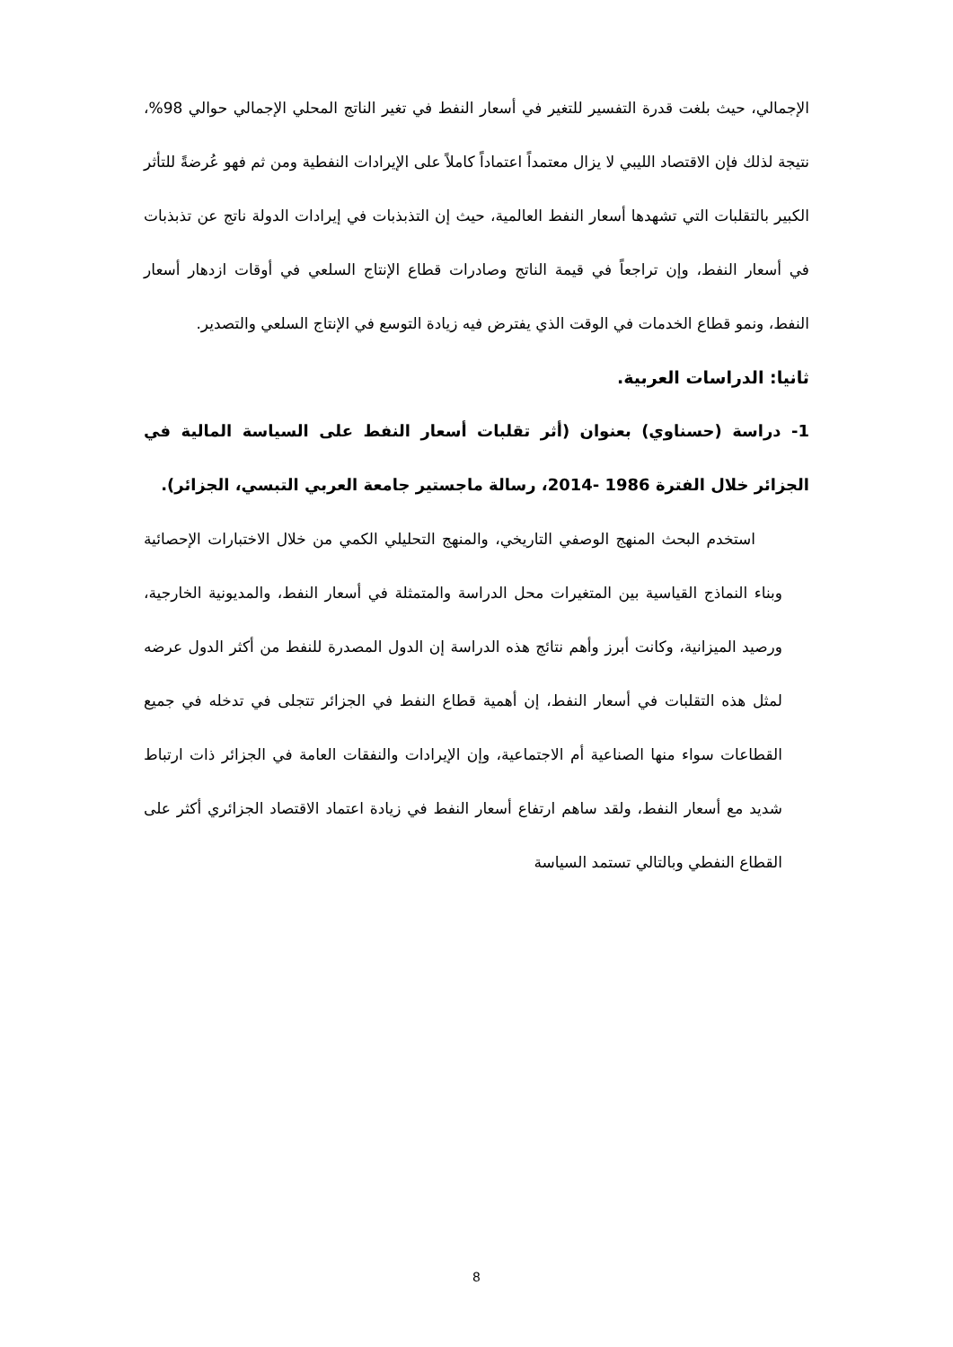الإجمالي، حيث بلغت قدرة التفسير للتغير في أسعار النفط في تغير الناتج المحلي الإجمالي حوالي 98%، نتيجة لذلك فإن الاقتصاد الليبي لا يزال معتمداً اعتماداً كاملاً على الإيرادات النفطية ومن ثم فهو عُرضةً للتأثر الكبير بالتقلبات التي تشهدها أسعار النفط العالمية، حيث إن التذبذبات في إيرادات الدولة ناتج عن تذبذبات في أسعار النفط، وإن تراجعاً في قيمة الناتج وصادرات قطاع الإنتاج السلعي في أوقات ازدهار أسعار النفط، ونمو قطاع الخدمات في الوقت الذي يفترض فيه زيادة التوسع في الإنتاج السلعي والتصدير.
ثانيا: الدراسات العربية.
1- دراسة (حسناوي) بعنوان (أثر تقلبات أسعار النفط على السياسة المالية في الجزائر خلال الفترة 1986 -2014، رسالة ماجستير جامعة العربي التبسي، الجزائر).
استخدم البحث المنهج الوصفي التاريخي، والمنهج التحليلي الكمي من خلال الاختبارات الإحصائية وبناء النماذج القياسية بين المتغيرات محل الدراسة والمتمثلة في أسعار النفط، والمديونية الخارجية، ورصيد الميزانية، وكانت أبرز وأهم نتائج هذه الدراسة إن الدول المصدرة للنفط من أكثر الدول عرضه لمثل هذه التقلبات في أسعار النفط، إن أهمية قطاع النفط في الجزائر تتجلى في تدخله في جميع القطاعات سواء منها الصناعية أم الاجتماعية، وإن الإيرادات والنفقات العامة في الجزائر ذات ارتباط شديد مع أسعار النفط، ولقد ساهم ارتفاع أسعار النفط في زيادة اعتماد الاقتصاد الجزائري أكثر على القطاع النفطي وبالتالي تستمد السياسة
8